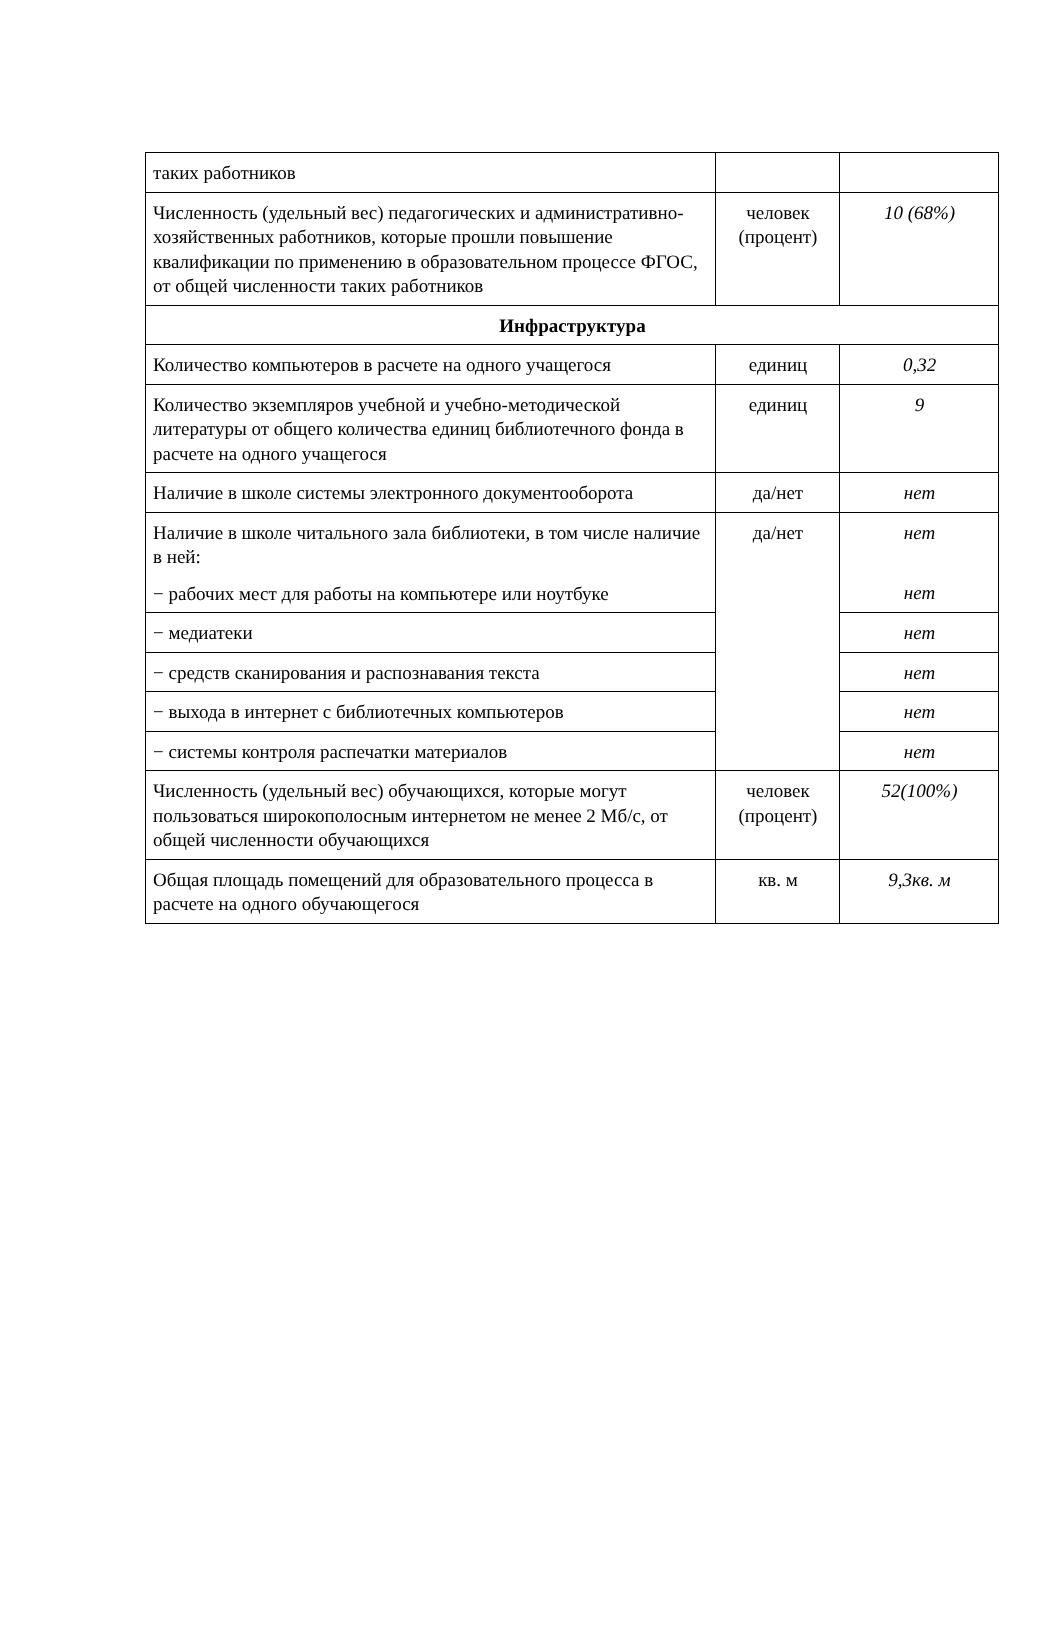| таких работников | | |
| Численность (удельный вес) педагогических и административно-хозяйственных работников, которые прошли повышение квалификации по применению в образовательном процессе ФГОС, от общей численности таких работников | человек (процент) | 10 (68%) |
| Инфраструктура | | |
| Количество компьютеров в расчете на одного учащегося | единиц | 0,32 |
| Количество экземпляров учебной и учебно-методической литературы от общего количества единиц библиотечного фонда в расчете на одного учащегося | единиц | 9 |
| Наличие в школе системы электронного документооборота | да/нет | нет |
| Наличие в школе читального зала библиотеки, в том числе наличие в ней: − рабочих мест для работы на компьютере или ноутбуке | да/нет | нет нет |
| − медиатеки | | нет |
| − средств сканирования и распознавания текста | | нет |
| − выхода в интернет с библиотечных компьютеров | | нет |
| − системы контроля распечатки материалов | | нет |
| Численность (удельный вес) обучающихся, которые могут пользоваться широкополосным интернетом не менее 2 Мб/с, от общей численности обучающихся | человек (процент) | 52(100%) |
| Общая площадь помещений для образовательного процесса в расчете на одного обучающегося | кв. м | 9,3кв. м |